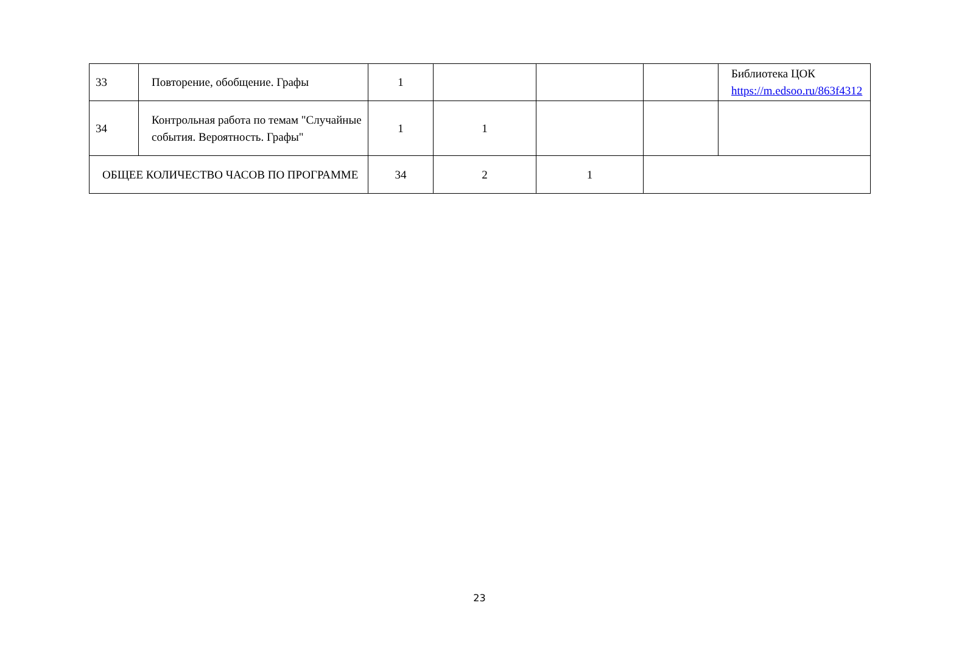| 33 | Повторение, обобщение. Графы | 1 | | | | Библиотека ЦОК https://m.edsoo.ru/863f4312 |
| 34 | Контрольная работа по темам "Случайные события. Вероятность. Графы" | 1 | 1 | | | |
| ОБЩЕЕ КОЛИЧЕСТВО ЧАСОВ ПО ПРОГРАММЕ | | 34 | 2 | 1 | | |
23